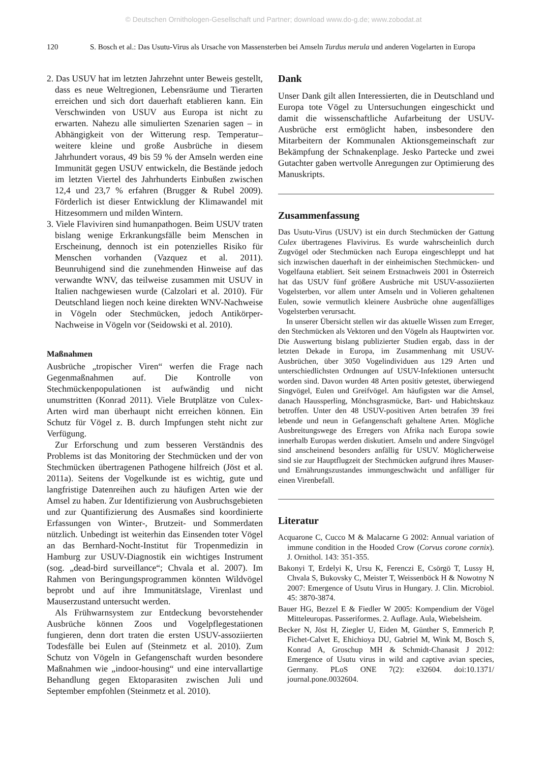© Deutschen Ornithologen-Gesellschaft und Partner; download www.do-g.de; www.zobodat.at
120 S. Bosch et al.: Das Usutu-Virus als Ursache von Massensterben bei Amseln Turdus merula und anderen Vogelarten in Europa
2. Das USUV hat im letzten Jahrzehnt unter Beweis gestellt, dass es neue Weltregionen, Lebensräume und Tierarten erreichen und sich dort dauerhaft etablieren kann. Ein Verschwinden von USUV aus Europa ist nicht zu erwarten. Nahezu alle simulierten Szenarien sagen – in Abhängigkeit von der Witterung resp. Temperatur– weitere kleine und große Ausbrüche in diesem Jahrhundert voraus, 49 bis 59 % der Amseln werden eine Immunität gegen USUV entwickeln, die Bestände jedoch im letzten Viertel des Jahrhunderts Einbußen zwischen 12,4 und 23,7 % erfahren (Brugger & Rubel 2009). Förderlich ist dieser Entwicklung der Klimawandel mit Hitzesommern und milden Wintern.
3. Viele Flaviviren sind humanpathogen. Beim USUV traten bislang wenige Erkrankungsfälle beim Menschen in Erscheinung, dennoch ist ein potenzielles Risiko für Menschen vorhanden (Vazquez et al. 2011). Beunruhigend sind die zunehmenden Hinweise auf das verwandte WNV, das teilweise zusammen mit USUV in Italien nachgewiesen wurde (Calzolari et al. 2010). Für Deutschland liegen noch keine direkten WNV-Nachweise in Vögeln oder Stechmücken, jedoch Antikörper-Nachweise in Vögeln vor (Seidowski et al. 2010).
Maßnahmen
Ausbrüche „tropischer Viren“ werfen die Frage nach Gegenmaßnahmen auf. Die Kontrolle von Stechmückenpopulationen ist aufwändig und nicht unumstritten (Konrad 2011). Viele Brutplätze von Culex-Arten wird man überhaupt nicht erreichen können. Ein Schutz für Vögel z. B. durch Impfungen steht nicht zur Verfügung.
Zur Erforschung und zum besseren Verständnis des Problems ist das Monitoring der Stechmücken und der von Stechmücken übertragenen Pathogene hilfreich (Jöst et al. 2011a). Seitens der Vogelkunde ist es wichtig, gute und langfristige Datenreihen auch zu häufigen Arten wie der Amsel zu haben. Zur Identifizierung von Ausbruchsgebieten und zur Quantifizierung des Ausmaßes sind koordinierte Erfassungen von Winter-, Brutzeit- und Sommerdaten nützlich. Unbedingt ist weiterhin das Einsenden toter Vögel an das Bernhard-Nocht-Institut für Tropenmedizin in Hamburg zur USUV-Diagnostik ein wichtiges Instrument (sog. „dead-bird surveillance“; Chvala et al. 2007). Im Rahmen von Beringungsprogrammen könnten Wildvögel beprobt und auf ihre Immunitätslage, Virenlast und Mauserzustand untersucht werden.
Als Frühwarnsystem zur Entdeckung bevorstehender Ausbrüche können Zoos und Vogelpflegestationen fungieren, denn dort traten die ersten USUV-assoziierten Todesfälle bei Eulen auf (Steinmetz et al. 2010). Zum Schutz von Vögeln in Gefangenschaft wurden besondere Maßnahmen wie „indoor-housing“ und eine intervallartige Behandlung gegen Ektoparasiten zwischen Juli und September empfohlen (Steinmetz et al. 2010).
Dank
Unser Dank gilt allen Interessierten, die in Deutschland und Europa tote Vögel zu Untersuchungen eingeschickt und damit die wissenschaftliche Aufarbeitung der USUV-Ausbrüche erst ermöglicht haben, insbesondere den Mitarbeitern der Kommunalen Aktionsgemeinschaft zur Bekämpfung der Schnakenplage. Jesko Partecke und zwei Gutachter gaben wertvolle Anregungen zur Optimierung des Manuskripts.
Zusammenfassung
Das Usutu-Virus (USUV) ist ein durch Stechmücken der Gattung Culex übertragenes Flavivirus. Es wurde wahrscheinlich durch Zugvögel oder Stechmücken nach Europa eingeschleppt und hat sich inzwischen dauerhaft in der einheimischen Stechmücken- und Vogelfauna etabliert. Seit seinem Erstnachweis 2001 in Österreich hat das USUV fünf größere Ausbrüche mit USUV-assoziierten Vogelsterben, vor allem unter Amseln und in Volieren gehaltenen Eulen, sowie vermutlich kleinere Ausbrüche ohne augenfälliges Vogelsterben verursacht.
In unserer Übersicht stellen wir das aktuelle Wissen zum Erreger, den Stechmücken als Vektoren und den Vögeln als Hauptwirten vor. Die Auswertung bislang publizierter Studien ergab, dass in der letzten Dekade in Europa, im Zusammenhang mit USUV-Ausbrüchen, über 3050 Vogelindividuen aus 129 Arten und unterschiedlichsten Ordnungen auf USUV-Infektionen untersucht worden sind. Davon wurden 48 Arten positiv getestet, überwiegend Singvögel, Eulen und Greifvögel. Am häufigsten war die Amsel, danach Haussperling, Mönchsgrasmücke, Bart- und Habichtskauz betroffen. Unter den 48 USUV-positiven Arten betrafen 39 frei lebende und neun in Gefangenschaft gehaltene Arten. Mögliche Ausbreitungswege des Erregers von Afrika nach Europa sowie innerhalb Europas werden diskutiert. Amseln und andere Singvögel sind anscheinend besonders anfällig für USUV. Möglicherweise sind sie zur Hauptflugzeit der Stechmücken aufgrund ihres Mauser- und Ernährungszustandes immungeschwächt und anfälliger für einen Virenbefall.
Literatur
Acquarone C, Cucco M & Malacarne G 2002: Annual variation of immune condition in the Hooded Crow (Corvus corone cornix). J. Ornithol. 143: 351-355.
Bakonyi T, Erdelyi K, Ursu K, Ferenczi E, Csörgö T, Lussy H, Chvala S, Bukovsky C, Meister T, Weissenböck H & Nowotny N 2007: Emergence of Usutu Virus in Hungary. J. Clin. Microbiol. 45: 3870-3874.
Bauer HG, Bezzel E & Fiedler W 2005: Kompendium der Vögel Mitteleuropas. Passeriformes. 2. Auflage. Aula, Wiebelsheim.
Becker N, Jöst H, Ziegler U, Eiden M, Günther S, Emmerich P, Fichet-Calvet E, Ehichioya DU, Gabriel M, Wink M, Bosch S, Konrad A, Groschup MH & Schmidt-Chanasit J 2012: Emergence of Usutu virus in wild and captive avian species, Germany. PLoS ONE 7(2): e32604. doi:10.1371/ journal.pone.0032604.